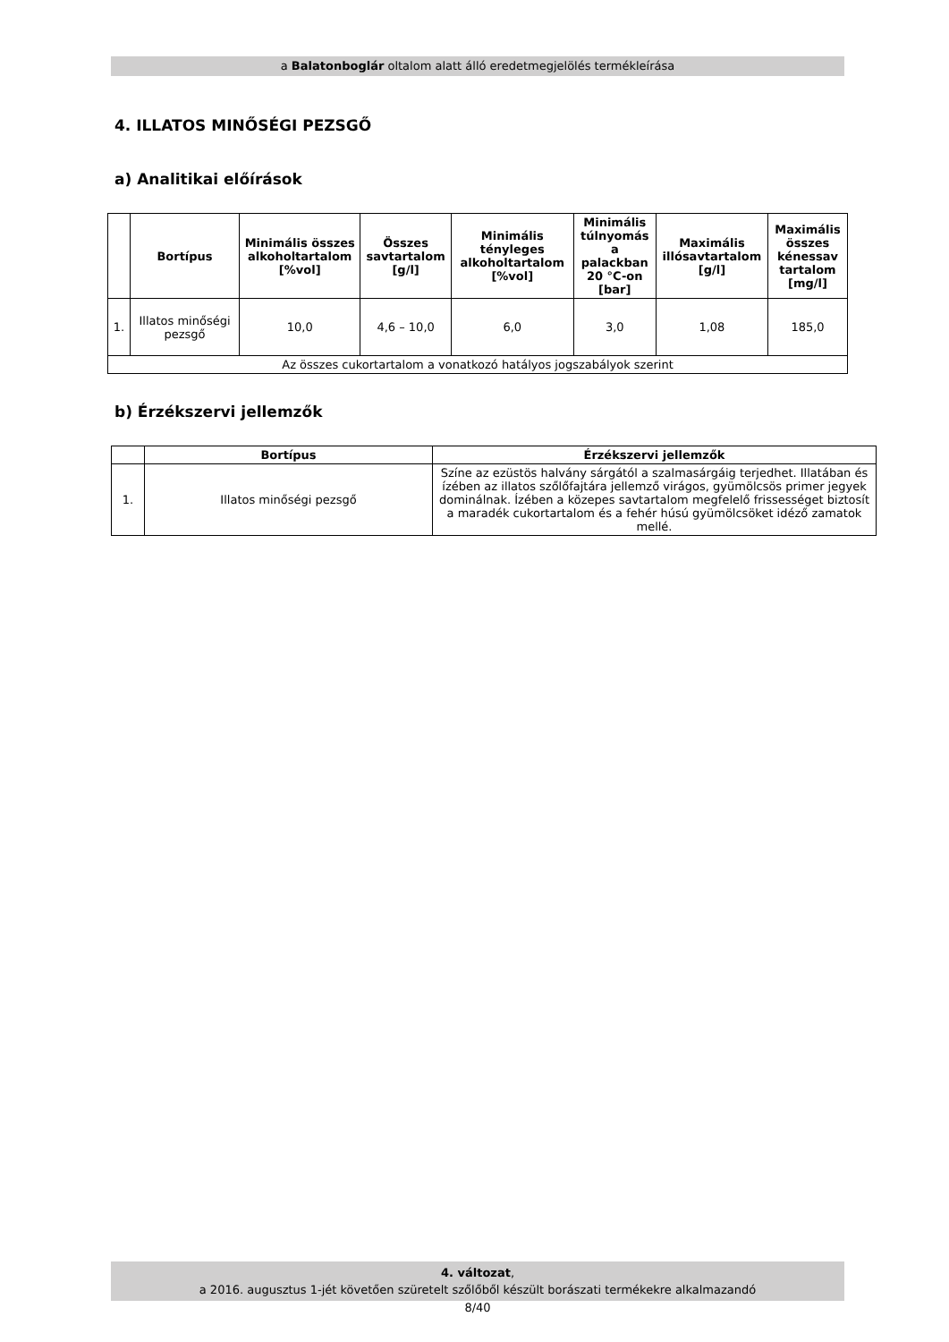a Balatonboglár oltalom alatt álló eredetmegjelölés termékleírása
4. ILLATOS MINŐSÉGI PEZSGŐ
a) Analitikai előírások
| | Bortípus | Minimális összes alkoholtartalom [%vol] | Összes savtartalom [g/l] | Minimális tényleges alkoholtartalom [%vol] | Minimális túlnyomás a palackban 20 °C-on [bar] | Maximális illósavtartalom [g/l] | Maximális összes kénessav tartalom [mg/l] |
| --- | --- | --- | --- | --- | --- | --- | --- |
| 1. | Illatos minőségi pezsgő | 10,0 | 4,6 – 10,0 | 6,0 | 3,0 | 1,08 | 185,0 |
| Az összes cukortartalom a vonatkozó hatályos jogszabályok szerint | | | | | | | |
b) Érzékszervi jellemzők
| | Bortípus | Érzékszervi jellemzők |
| --- | --- | --- |
| 1. | Illatos minőségi pezsgő | Színe az ezüstös halvány sárgától a szalmasárgáig terjedhet. Illatában és ízében az illatos szőlőfajtára jellemző virágos, gyümölcsös primer jegyek dominálnak. Ízében a közepes savtartalom megfelelő frissességet biztosít a maradék cukortartalom és a fehér húsú gyümölcsöket idéző zamatok mellé. |
4. változat,
a 2016. augusztus 1-jét követően szüretelt szőlőből készült borászati termékekre alkalmazandó
8/40